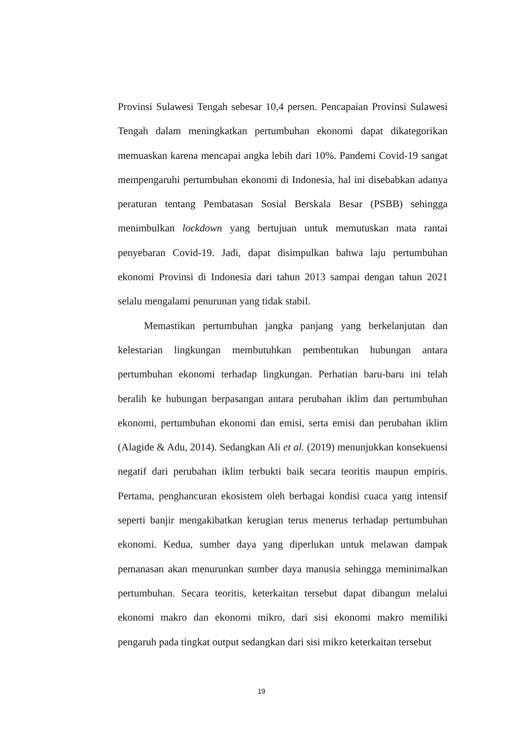Provinsi Sulawesi Tengah sebesar 10,4 persen. Pencapaian Provinsi Sulawesi Tengah dalam meningkatkan pertumbuhan ekonomi dapat dikategorikan memuaskan karena mencapai angka lebih dari 10%. Pandemi Covid-19 sangat mempengaruhi pertumbuhan ekonomi di Indonesia, hal ini disebabkan adanya peraturan tentang Pembatasan Sosial Berskala Besar (PSBB) sehingga menimbulkan lockdown yang bertujuan untuk memutuskan mata rantai penyebaran Covid-19. Jadi, dapat disimpulkan bahwa laju pertumbuhan ekonomi Provinsi di Indonesia dari tahun 2013 sampai dengan tahun 2021 selalu mengalami penurunan yang tidak stabil.
Memastikan pertumbuhan jangka panjang yang berkelanjutan dan kelestarian lingkungan membutuhkan pembentukan hubungan antara pertumbuhan ekonomi terhadap lingkungan. Perhatian baru-baru ini telah beralih ke hubungan berpasangan antara perubahan iklim dan pertumbuhan ekonomi, pertumbuhan ekonomi dan emisi, serta emisi dan perubahan iklim (Alagide & Adu, 2014). Sedangkan Ali et al. (2019) menunjukkan konsekuensi negatif dari perubahan iklim terbukti baik secara teoritis maupun empiris. Pertama, penghancuran ekosistem oleh berbagai kondisi cuaca yang intensif seperti banjir mengakibatkan kerugian terus menerus terhadap pertumbuhan ekonomi. Kedua, sumber daya yang diperlukan untuk melawan dampak pemanasan akan menurunkan sumber daya manusia sehingga meminimalkan pertumbuhan. Secara teoritis, keterkaitan tersebut dapat dibangun melalui ekonomi makro dan ekonomi mikro, dari sisi ekonomi makro memiliki pengaruh pada tingkat output sedangkan dari sisi mikro keterkaitan tersebut
19